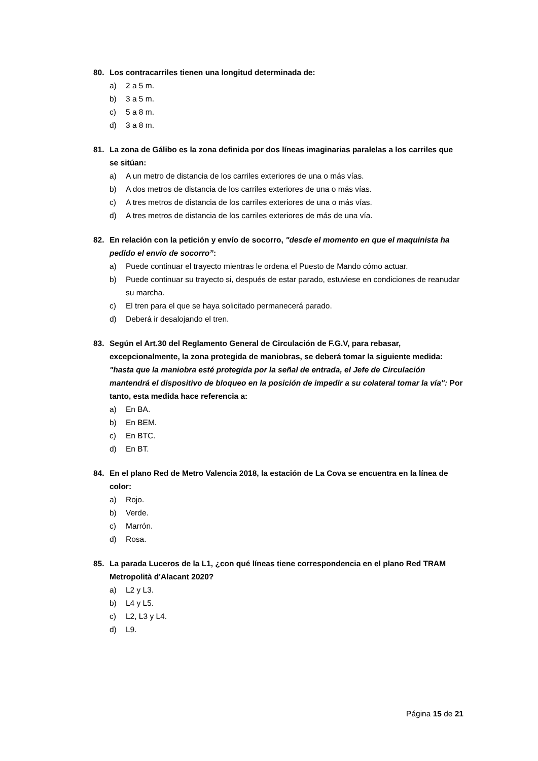80. Los contracarriles tienen una longitud determinada de:
a) 2 a 5 m.
b) 3 a 5 m.
c) 5 a 8 m.
d) 3 a 8 m.
81. La zona de Gálibo es la zona definida por dos líneas imaginarias paralelas a los carriles que se sitúan:
a) A un metro de distancia de los carriles exteriores de una o más vías.
b) A dos metros de distancia de los carriles exteriores de una o más vías.
c) A tres metros de distancia de los carriles exteriores de una o más vías.
d) A tres metros de distancia de los carriles exteriores de más de una vía.
82. En relación con la petición y envío de socorro, "desde el momento en que el maquinista ha pedido el envío de socorro”:
a) Puede continuar el trayecto mientras le ordena el Puesto de Mando cómo actuar.
b) Puede continuar su trayecto si, después de estar parado, estuviese en condiciones de reanudar su marcha.
c) El tren para el que se haya solicitado permanecerá parado.
d) Deberá ir desalojando el tren.
83. Según el Art.30 del Reglamento General de Circulación de F.G.V, para rebasar, excepcionalmente, la zona protegida de maniobras, se deberá tomar la siguiente medida: "hasta que la maniobra esté protegida por la señal de entrada, el Jefe de Circulación mantendrá el dispositivo de bloqueo en la posición de impedir a su colateral tomar la vía": Por tanto, esta medida hace referencia a:
a) En BA.
b) En BEM.
c) En BTC.
d) En BT.
84. En el plano Red de Metro Valencia 2018, la estación de La Cova se encuentra en la línea de color:
a) Rojo.
b) Verde.
c) Marrón.
d) Rosa.
85. La parada Luceros de la L1, ¿con qué líneas tiene correspondencia en el plano Red TRAM Metropolità d'Alacant 2020?
a) L2 y L3.
b) L4 y L5.
c) L2, L3 y L4.
d) L9.
Página 15 de 21